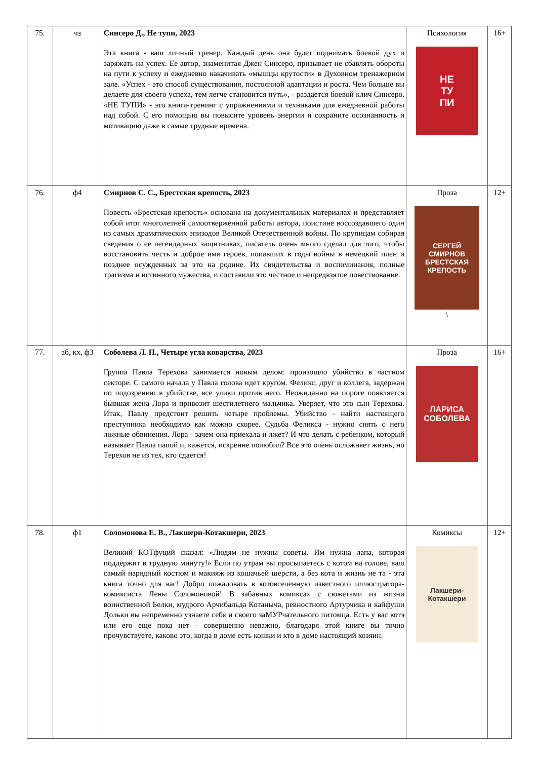| 75. | чз | Синсеро Д., Не тупи, 2023 Эта книга - ваш личный тренер. Каждый день она будет поднимать боевой дух и заряжать на успех. Ее автор, знаменитая Джен Синсеро, призывает не сбавлять обороты на пути к успеху и ежедневно накачивать «мышцы крутости» в Духовном тренажерном зале. «Успех - это способ существования, постоянной адаптации и роста. Чем больше вы делаете для своего успеха, тем легче становится путь», - раздается боевой клич Синсеро. «НЕ ТУПИ» - это книга-тренинг с упражнениями и техниками для ежедневной работы над собой. С его помощью вы повысите уровень энергии и сохраните осознанность и мотивацию даже в самые трудные времена. | Психология НЕ ТУ ПИ | 16+ |
| 76. | ф4 | Смирнов С. С., Брестская крепость, 2023 Повесть «Брестская крепость» основана на документальных материалах и представляет собой итог многолетней самоотверженной работы автора, поистине воссоздавшего один из самых драматических эпизодов Великой Отечественной войны. По крупицам собирая сведения о ее легендарных защитниках, писатель очень много сделал для того, чтобы восстановить честь и доброе имя героев, попавших в годы войны в немецкий плен и позднее осужденных за это на родине. Их свидетельства и воспоминания, полные трагизма и истинного мужества, и составили это честное и непредвзятое повествование. | Проза СЕРГЕЙ СМИРНОВ БРЕСТСКАЯ КРЕПОСТЬ \ | 12+ |
| 77. | аб, кх, ф3 | Соболева Л. П., Четыре угла коварства, 2023 Группа Павла Терехова занимается новым делом: произошло убийство в частном секторе. С самого начала у Павла голова идет кругом. Феликс, друг и коллега, задержан по подозрению в убийстве, все улики против него. Неожиданно на пороге появляется бывшая жена Лора и привозит шестилетнего мальчика. Уверяет, что это сын Терехова. Итак, Павлу предстоит решить четыре проблемы. Убийство - найти настоящего преступника необходимо как можно скорее. Судьба Феликса - нужно снять с него ложные обвинения. Лора - зачем она приехала и лжет? И что делать с ребенком, который называет Павла папой и, кажется, искренне полюбил? Все это очень осложняет жизнь, но Терехов не из тех, кто сдается! | Проза ЛАРИСА СОБОЛЕВА | 16+ |
| 78. | ф1 | Соломонова Е. В., Лакшери-Котакшери, 2023 Великий КОТфуций сказал: «Людям не нужны советы. Им нужна лапа, которая поддержит в трудную минуту!» Если по утрам вы просыпаетесь с котом на голове, ваш самый нарядный костюм и макияж из кошачьей шерсти, а без кота и жизнь не та - эта книга точно для вас! Добро пожаловать в котовселенную известного иллюстратора-комиксиста Лены Соломоновой! В забавных комиксах с сюжетами из жизни воинственной Белки, мудрого Арчибальда Котаныча, ревностного Артурчика и кайфуши Дольки вы непременно узнаете себя и своего заМУРчательного питомца. Есть у вас котэ или его еще пока нет - совершенно неважно, благодаря этой книге вы точно прочувствуете, каково это, когда в доме есть кошки и кто в доме настоящий хозяин. | Комиксы Лакшери-Котакшери | 12+ |